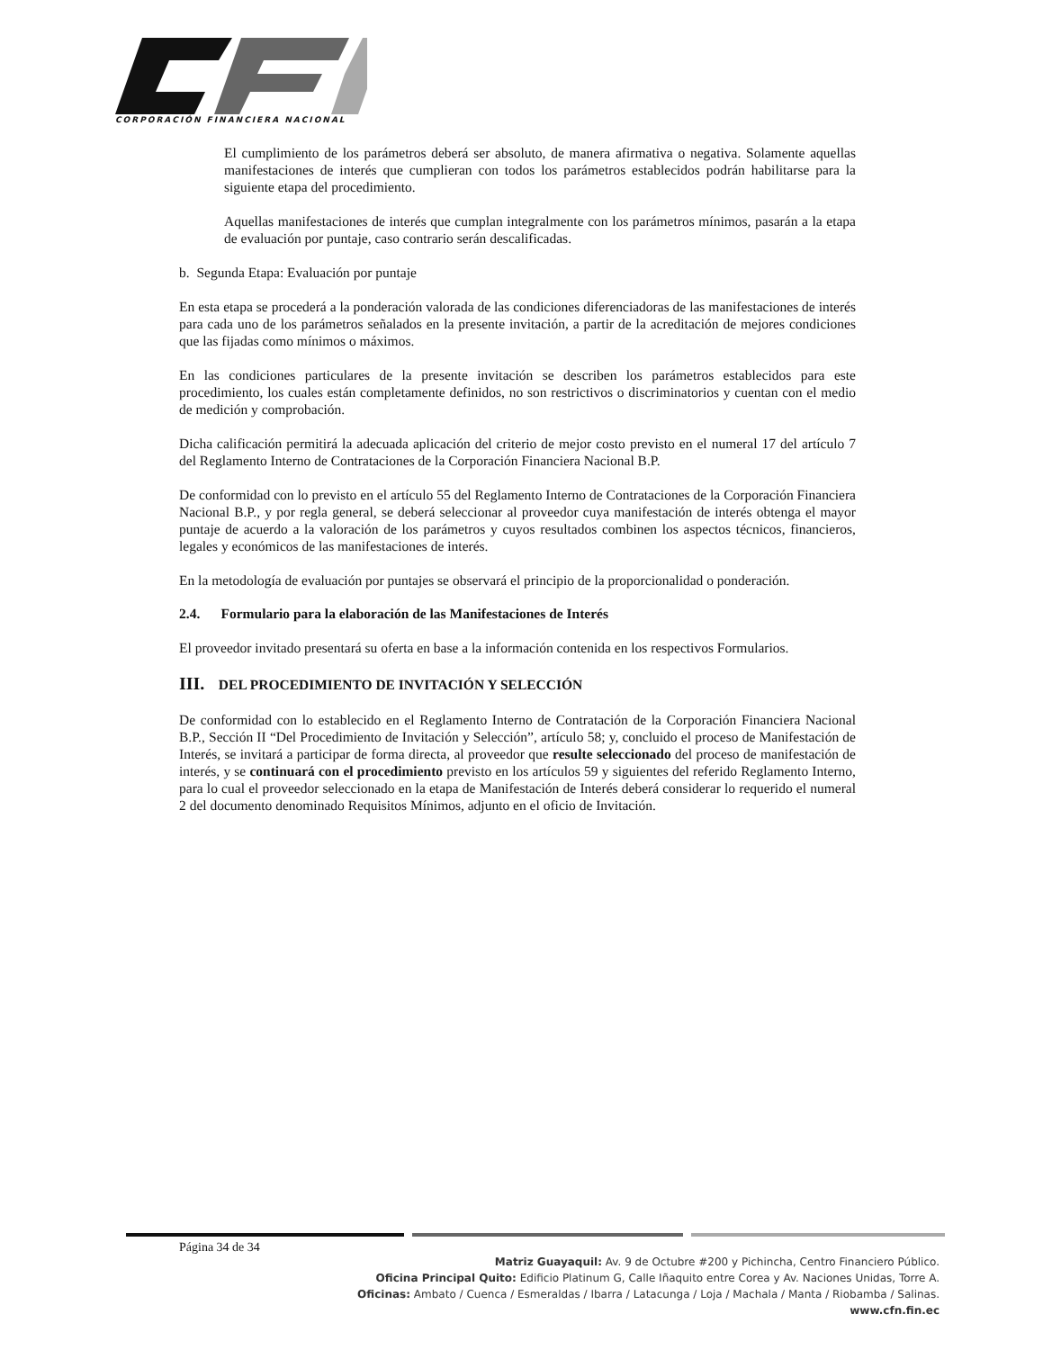CORPORACIÓN FINANCIERA NACIONAL
El cumplimiento de los parámetros deberá ser absoluto, de manera afirmativa o negativa. Solamente aquellas manifestaciones de interés que cumplieran con todos los parámetros establecidos podrán habilitarse para la siguiente etapa del procedimiento.
Aquellas manifestaciones de interés que cumplan integralmente con los parámetros mínimos, pasarán a la etapa de evaluación por puntaje, caso contrario serán descalificadas.
b. Segunda Etapa: Evaluación por puntaje
En esta etapa se procederá a la ponderación valorada de las condiciones diferenciadoras de las manifestaciones de interés para cada uno de los parámetros señalados en la presente invitación, a partir de la acreditación de mejores condiciones que las fijadas como mínimos o máximos.
En las condiciones particulares de la presente invitación se describen los parámetros establecidos para este procedimiento, los cuales están completamente definidos, no son restrictivos o discriminatorios y cuentan con el medio de medición y comprobación.
Dicha calificación permitirá la adecuada aplicación del criterio de mejor costo previsto en el numeral 17 del artículo 7 del Reglamento Interno de Contrataciones de la Corporación Financiera Nacional B.P.
De conformidad con lo previsto en el artículo 55 del Reglamento Interno de Contrataciones de la Corporación Financiera Nacional B.P., y por regla general, se deberá seleccionar al proveedor cuya manifestación de interés obtenga el mayor puntaje de acuerdo a la valoración de los parámetros y cuyos resultados combinen los aspectos técnicos, financieros, legales y económicos de las manifestaciones de interés.
En la metodología de evaluación por puntajes se observará el principio de la proporcionalidad o ponderación.
2.4. Formulario para la elaboración de las Manifestaciones de Interés
El proveedor invitado presentará su oferta en base a la información contenida en los respectivos Formularios.
III. DEL PROCEDIMIENTO DE INVITACIÓN Y SELECCIÓN
De conformidad con lo establecido en el Reglamento Interno de Contratación de la Corporación Financiera Nacional B.P., Sección II “Del Procedimiento de Invitación y Selección”, artículo 58; y, concluido el proceso de Manifestación de Interés, se invitará a participar de forma directa, al proveedor que resulte seleccionado del proceso de manifestación de interés, y se continuará con el procedimiento previsto en los artículos 59 y siguientes del referido Reglamento Interno, para lo cual el proveedor seleccionado en la etapa de Manifestación de Interés deberá considerar lo requerido el numeral 2 del documento denominado Requisitos Mínimos, adjunto en el oficio de Invitación.
Página 34 de 34
Matriz Guayaquil: Av. 9 de Octubre #200 y Pichincha, Centro Financiero Público.
Oficina Principal Quito: Edificio Platinum G, Calle Iñaquito entre Corea y Av. Naciones Unidas, Torre A.
Oficinas: Ambato / Cuenca / Esmeraldas / Ibarra / Latacunga / Loja / Machala / Manta / Riobamba / Salinas.
www.cfn.fin.ec